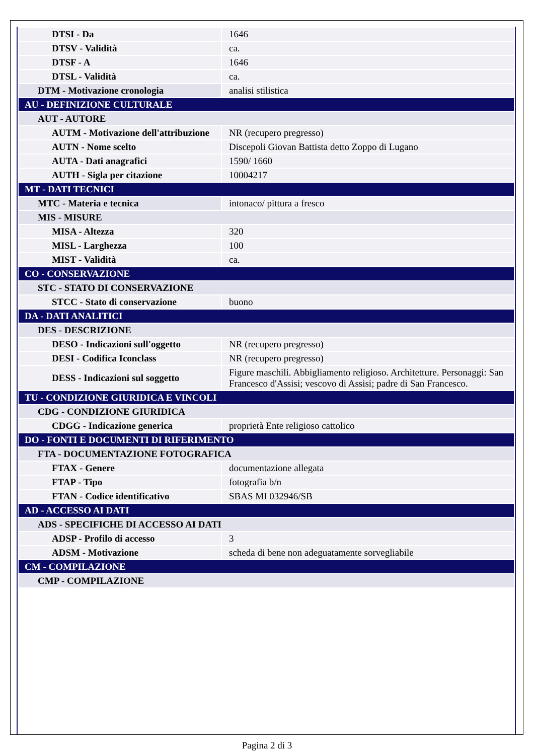| DTSI - Da | 1646 |
| DTSV - Validità | ca. |
| DTSF - A | 1646 |
| DTSL - Validità | ca. |
| DTM - Motivazione cronologia | analisi stilistica |
| AU - DEFINIZIONE CULTURALE | |
| AUT - AUTORE | |
| AUTM - Motivazione dell'attribuzione | NR (recupero pregresso) |
| AUTN - Nome scelto | Discepoli Giovan Battista detto Zoppo di Lugano |
| AUTA - Dati anagrafici | 1590/ 1660 |
| AUTH - Sigla per citazione | 10004217 |
| MT - DATI TECNICI | |
| MTC - Materia e tecnica | intonaco/ pittura a fresco |
| MIS - MISURE | |
| MISA - Altezza | 320 |
| MISL - Larghezza | 100 |
| MIST - Validità | ca. |
| CO - CONSERVAZIONE | |
| STC - STATO DI CONSERVAZIONE | |
| STCC - Stato di conservazione | buono |
| DA - DATI ANALITICI | |
| DES - DESCRIZIONE | |
| DESO - Indicazioni sull'oggetto | NR (recupero pregresso) |
| DESI - Codifica Iconclass | NR (recupero pregresso) |
| DESS - Indicazioni sul soggetto | Figure maschili. Abbigliamento religioso. Architetture. Personaggi: San Francesco d'Assisi; vescovo di Assisi; padre di San Francesco. |
| TU - CONDIZIONE GIURIDICA E VINCOLI | |
| CDG - CONDIZIONE GIURIDICA | |
| CDGG - Indicazione generica | proprietà Ente religioso cattolico |
| DO - FONTI E DOCUMENTI DI RIFERIMENTO | |
| FTA - DOCUMENTAZIONE FOTOGRAFICA | |
| FTAX - Genere | documentazione allegata |
| FTAP - Tipo | fotografia b/n |
| FTAN - Codice identificativo | SBAS MI 032946/SB |
| AD - ACCESSO AI DATI | |
| ADS - SPECIFICHE DI ACCESSO AI DATI | |
| ADSP - Profilo di accesso | 3 |
| ADSM - Motivazione | scheda di bene non adeguatamente sorvegliabile |
| CM - COMPILAZIONE | |
| CMP - COMPILAZIONE | |
Pagina 2 di 3